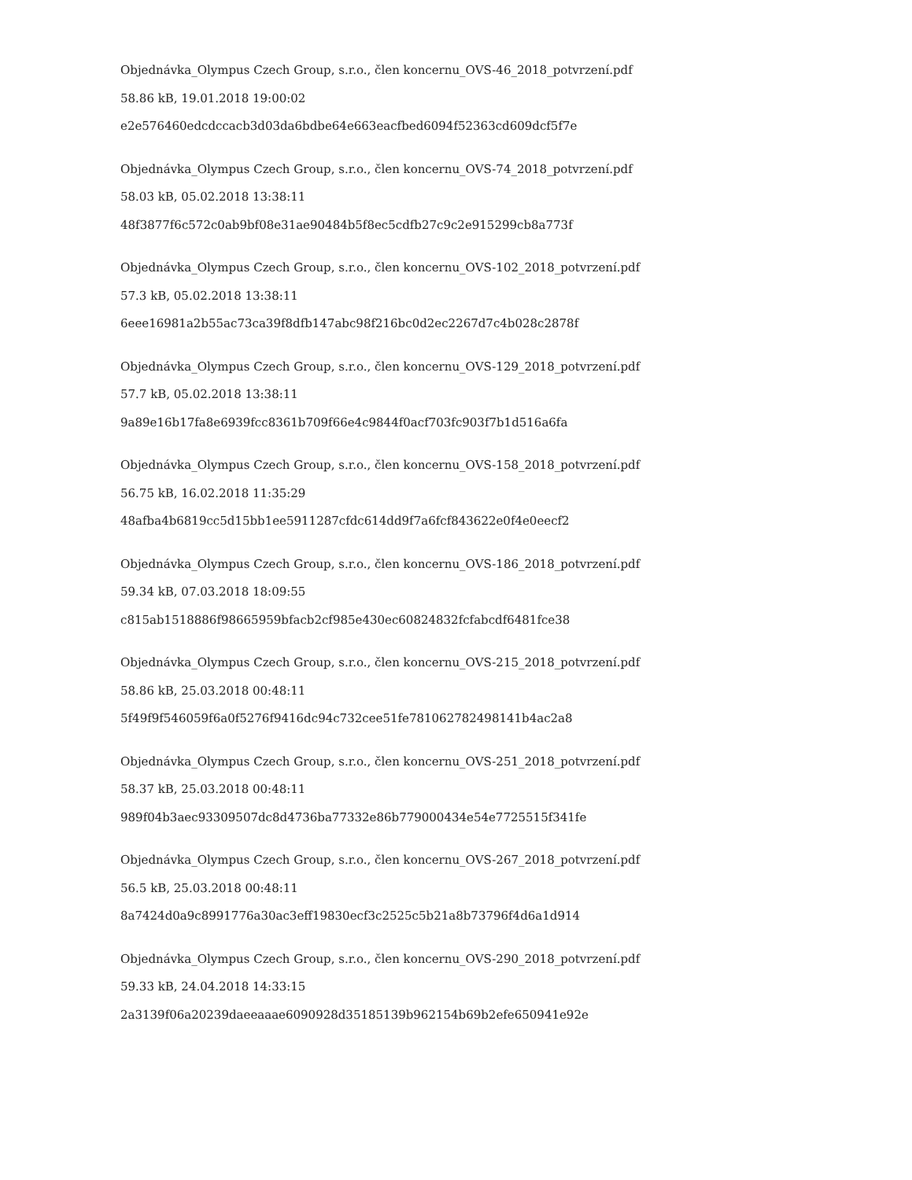Objednávka_Olympus Czech Group, s.r.o., člen koncernu_OVS-46_2018_potvrzení.pdf
58.86 kB, 19.01.2018 19:00:02
e2e576460edcdccacb3d03da6bdbe64e663eacfbed6094f52363cd609dcf5f7e
Objednávka_Olympus Czech Group, s.r.o., člen koncernu_OVS-74_2018_potvrzení.pdf
58.03 kB, 05.02.2018 13:38:11
48f3877f6c572c0ab9bf08e31ae90484b5f8ec5cdfb27c9c2e915299cb8a773f
Objednávka_Olympus Czech Group, s.r.o., člen koncernu_OVS-102_2018_potvrzení.pdf
57.3 kB, 05.02.2018 13:38:11
6eee16981a2b55ac73ca39f8dfb147abc98f216bc0d2ec2267d7c4b028c2878f
Objednávka_Olympus Czech Group, s.r.o., člen koncernu_OVS-129_2018_potvrzení.pdf
57.7 kB, 05.02.2018 13:38:11
9a89e16b17fa8e6939fcc8361b709f66e4c9844f0acf703fc903f7b1d516a6fa
Objednávka_Olympus Czech Group, s.r.o., člen koncernu_OVS-158_2018_potvrzení.pdf
56.75 kB, 16.02.2018 11:35:29
48afba4b6819cc5d15bb1ee5911287cfdc614dd9f7a6fcf843622e0f4e0eecf2
Objednávka_Olympus Czech Group, s.r.o., člen koncernu_OVS-186_2018_potvrzení.pdf
59.34 kB, 07.03.2018 18:09:55
c815ab1518886f98665959bfacb2cf985e430ec60824832fcfabcdf6481fce38
Objednávka_Olympus Czech Group, s.r.o., člen koncernu_OVS-215_2018_potvrzení.pdf
58.86 kB, 25.03.2018 00:48:11
5f49f9f546059f6a0f5276f9416dc94c732cee51fe781062782498141b4ac2a8
Objednávka_Olympus Czech Group, s.r.o., člen koncernu_OVS-251_2018_potvrzení.pdf
58.37 kB, 25.03.2018 00:48:11
989f04b3aec93309507dc8d4736ba77332e86b779000434e54e7725515f341fe
Objednávka_Olympus Czech Group, s.r.o., člen koncernu_OVS-267_2018_potvrzení.pdf
56.5 kB, 25.03.2018 00:48:11
8a7424d0a9c8991776a30ac3eff19830ecf3c2525c5b21a8b73796f4d6a1d914
Objednávka_Olympus Czech Group, s.r.o., člen koncernu_OVS-290_2018_potvrzení.pdf
59.33 kB, 24.04.2018 14:33:15
2a3139f06a20239daeeaaae6090928d35185139b962154b69b2efe650941e92e